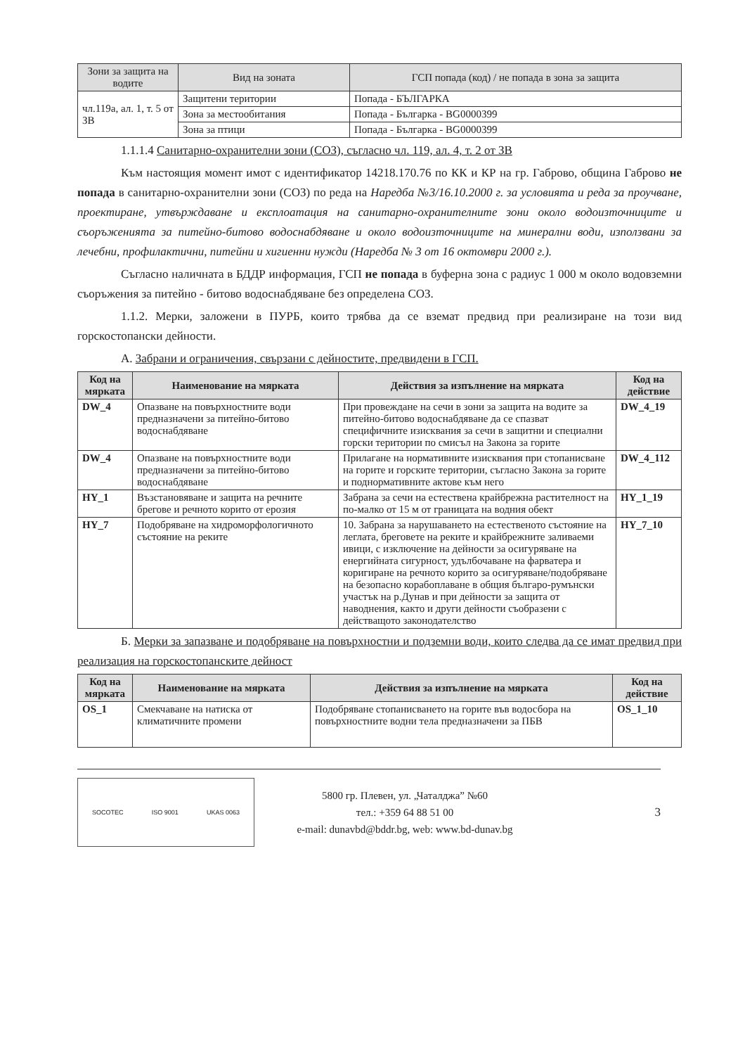| Зони за защита на водите | Вид на зоната | ГСП попада (код) / не попада в зона за защита |
| --- | --- | --- |
| чл.119а, ал. 1, т. 5 от ЗВ | Защитени територии | Попада - БЪЛГАРКА |
| | Зона за местообитания | Попада - Българка - BG0000399 |
| | Зона за птици | Попада - Българка - BG0000399 |
1.1.1.4 Санитарно-охранителни зони (СОЗ), съгласно чл. 119, ал. 4, т. 2 от ЗВ
Към настоящия момент имот с идентификатор 14218.170.76 по КК и КР на гр. Габрово, община Габрово не попада в санитарно-охранителни зони (СОЗ) по реда на Наредба №3/16.10.2000 г. за условията и реда за проучване, проектиране, утвърждаване и експлоатация на санитарно-охранителните зони около водоизточниците и съоръженията за питейно-битово водоснабдяване и около водоизточниците на минерални води, използвани за лечебни, профилактични, питейни и хигиенни нужди (Наредба № 3 от 16 октомври 2000 г.).
Съгласно наличната в БДДР информация, ГСП не попада в буферна зона с радиус 1 000 м около водовземни съоръжения за питейно - битово водоснабдяване без определена СОЗ.
1.1.2. Мерки, заложени в ПУРБ, които трябва да се вземат предвид при реализиране на този вид горскостопански дейности.
А. Забрани и ограничения, свързани с дейностите, предвидени в ГСП.
| Код на мярката | Наименование на мярката | Действия за изпълнение на мярката | Код на действие |
| --- | --- | --- | --- |
| DW_4 | Опазване на повърхностните води предназначени за питейно-битово водоснабдяване | При провеждане на сечи в зони за защита на водите за питейно-битово водоснабдяване да се спазват специфичните изисквания за сечи в защитни и специални горски територии по смисъл на Закона за горите | DW_4_19 |
| DW_4 | Опазване на повърхностните води предназначени за питейно-битово водоснабдяване | Прилагане на нормативните изисквания при стопанисване на горите и горските територии, съгласно Закона за горите и поднормативните актове към него | DW_4_112 |
| HY_1 | Възстановяване и защита на речните брегове и речното корито от ерозия | Забрана за сечи на естествена крайбрежна растителност на по-малко от 15 м от границата на водния обект | HY_1_19 |
| HY_7 | Подобряване на хидроморфологичното състояние на реките | 10. Забрана за нарушаването на естественото състояние на леглата, бреговете на реките и крайбрежните заливаеми ивици, с изключение на дейности за осигуряване на енергийната сигурност, удълбочаване на фарватера и коригиране на речното корито за осигуряване/подобряване на безопасно корабоплаване в общия българо-румънски участък на р.Дунав и при дейности за защита от наводнения, както и други дейности съобразени с действащото законодателство | HY_7_10 |
Б. Мерки за запазване и подобряване на повърхностни и подземни води, които следва да се имат предвид при реализация на горскостопанските дейност
| Код на мярката | Наименование на мярката | Действия за изпълнение на мярката | Код на действие |
| --- | --- | --- | --- |
| OS_1 | Смекчаване на натиска от климатичните промени | Подобряване стопанисването на горите във водосбора на повърхностните водни тела предназначени за ПБВ | OS_1_10 |
SOCOTEC ISO 9001 UKAS 0063
5800 гр. Плевен, ул. „Чаталджа” №60
тел.: +359 64 88 51 00
e-mail: dunavbd@bddr.bg, web: www.bd-dunav.bg
3